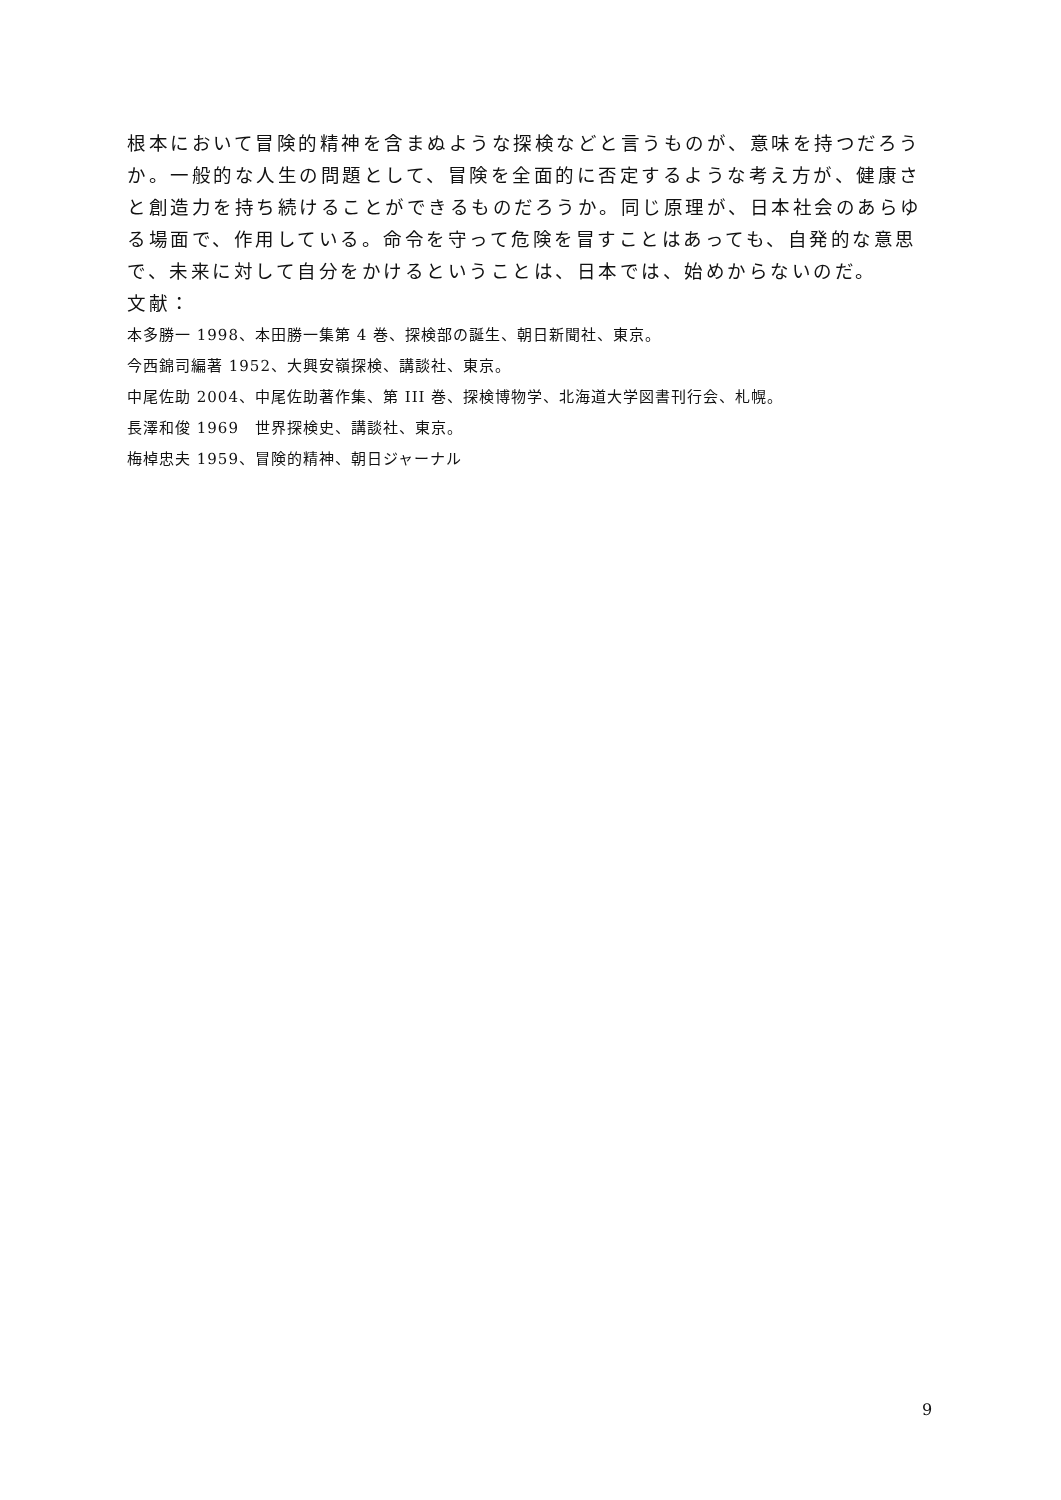根本において冒険的精神を含まぬような探検などと言うものが、意味を持つだろうか。一般的な人生の問題として、冒険を全面的に否定するような考え方が、健康さと創造力を持ち続けることができるものだろうか。同じ原理が、日本社会のあらゆる場面で、作用している。命令を守って危険を冒すことはあっても、自発的な意思で、未来に対して自分をかけるということは、日本では、始めからないのだ。
文献：
本多勝一 1998、本田勝一集第 4 巻、探検部の誕生、朝日新聞社、東京。
今西錦司編著 1952、大興安嶺探検、講談社、東京。
中尾佐助 2004、中尾佐助著作集、第 III 巻、探検博物学、北海道大学図書刊行会、札幌。
長澤和俊 1969　世界探検史、講談社、東京。
梅棹忠夫 1959、冒険的精神、朝日ジャーナル
9